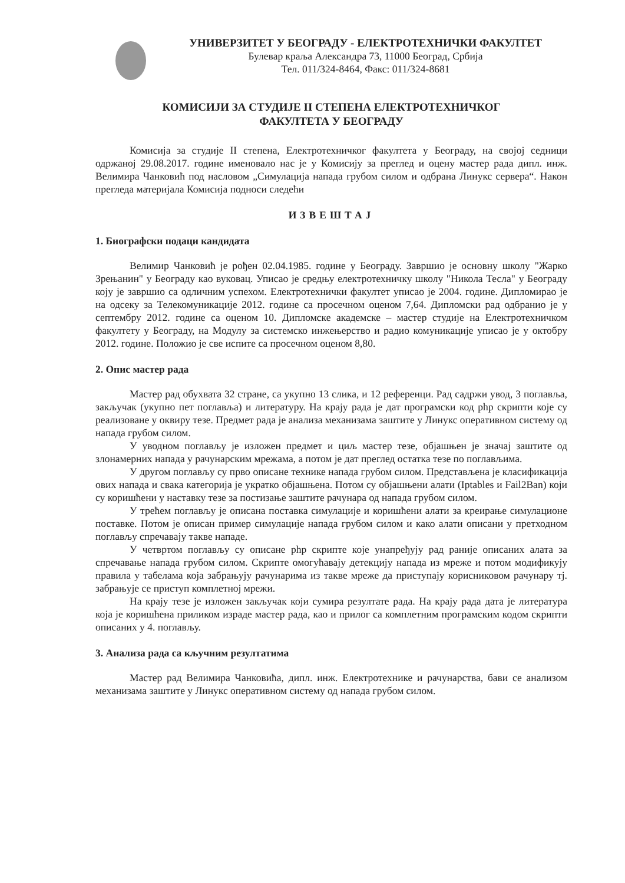УНИВЕРЗИТЕТ У БЕОГРАДУ - ЕЛЕКТРОТЕХНИЧКИ ФАКУЛТЕТ
Булевар краља Александра 73, 11000 Београд, Србија
Тел. 011/324-8464, Факс: 011/324-8681
КОМИСИЈИ ЗА СТУДИЈЕ II СТЕПЕНА ЕЛЕКТРОТЕХНИЧКОГ
ФАКУЛТЕТА У БЕОГРАДУ
Комисија за студије II степена, Електротехничког факултета у Београду, на својој седници одржаној 29.08.2017. године именовало нас је у Комисију за преглед и оцену мастер рада дипл. инж. Велимира Чанковић под насловом „Симулација напада грубом силом и одбрана Линукс сервера“. Након прегледа материјала Комисија подноси следећи
ИЗВЕШТАЈ
1. Биографски подаци кандидата
Велимир Чанковић је рођен 02.04.1985. године у Београду. Завршио је основну школу "Жарко Зрењанин" у Београду као вуковац. Уписао је средњу електротехничку школу "Никола Тесла" у Београду коју је завршио са одличним успехом. Електротехнички факултет уписао је 2004. године. Дипломирао је на одсеку за Телекомуникације 2012. године са просечном оценом 7,64. Дипломски рад одбранио је у септембру 2012. године са оценом 10. Дипломске академске – мастер студије на Електротехничком факултету у Београду, на Модулу за системско инжењерство и радио комуникације уписао је у октобру 2012. године. Положио је све испите са просечном оценом 8,80.
2. Опис мастер рада
Мастер рад обухвата 32 стране, са укупно 13 слика, и 12 референци. Рад садржи увод, 3 поглавља, закључак (укупно пет поглавља) и литературу. На крају рада је дат програмски код php скрипти које су реализоване у оквиру тезе. Предмет рада је анализа механизама заштите у Линукс оперативном систему од напада грубом силом.
У уводном поглављу је изложен предмет и циљ мастер тезе, објашњен је значај заштите од злонамерних напада у рачунарским мрежама, а потом је дат преглед остатка тезе по поглављима.
У другом поглављу су прво описане технике напада грубом силом. Представљена је класификација ових напада и свака категорија је укратко објашњена. Потом су објашњени алати (Iptables и Fail2Ban) који су коришћени у наставку тезе за постизање заштите рачунара од напада грубом силом.
У трећем поглављу је описана поставка симулације и коришћени алати за креирање симулационе поставке. Потом је описан пример симулације напада грубом силом и како алати описани у претходном поглављу спречавају такве нападе.
У четвртом поглављу су описане php скрипте које унапређују рад раније описаних алата за спречавање напада грубом силом. Скрипте омогућавају детекцију напада из мреже и потом модификују правила у табелама која забрањују рачунарима из такве мреже да приступају корисниковом рачунару тј. забрањује се приступ комплетној мрежи.
На крају тезе је изложен закључак који сумира резултате рада. На крају рада дата је литература која је коришћена приликом израде мастер рада, као и прилог са комплетним програмским кодом скрипти описаних у 4. поглављу.
3. Анализа рада са кључним резултатима
Мастер рад Велимира Чанковића, дипл. инж. Електротехнике и рачунарства, бави се анализом механизама заштите у Линукс оперативном систему од напада грубом силом.